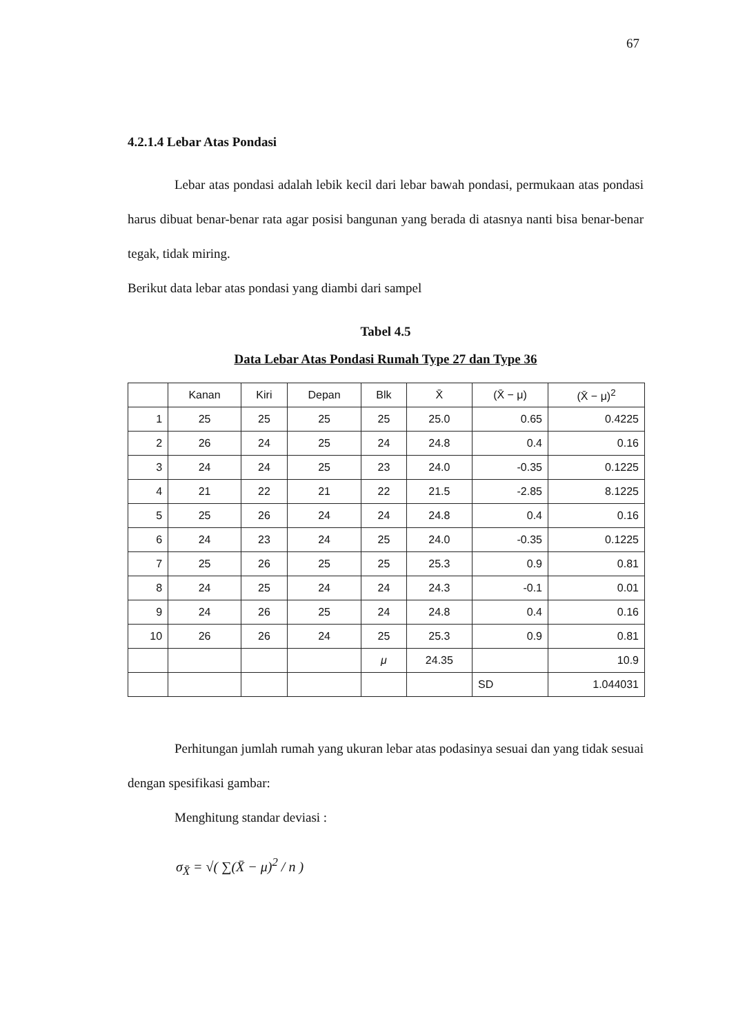67
4.2.1.4 Lebar Atas Pondasi
Lebar atas pondasi adalah lebik kecil dari lebar bawah pondasi, permukaan atas pondasi harus dibuat benar-benar rata agar posisi bangunan yang berada di atasnya nanti bisa benar-benar tegak, tidak miring.
Berikut data lebar atas pondasi yang diambi dari sampel
Tabel 4.5
Data Lebar Atas Pondasi Rumah Type 27 dan Type 36
| | Kanan | Kiri | Depan | Blk | X̄ | (X̄ − μ) | (X̄ − μ)<sup>2</sup> |
| --- | --- | --- | --- | --- | --- | --- | --- |
| 1 | 25 | 25 | 25 | 25 | 25.0 | 0.65 | 0.4225 |
| 2 | 26 | 24 | 25 | 24 | 24.8 | 0.4 | 0.16 |
| 3 | 24 | 24 | 25 | 23 | 24.0 | -0.35 | 0.1225 |
| 4 | 21 | 22 | 21 | 22 | 21.5 | -2.85 | 8.1225 |
| 5 | 25 | 26 | 24 | 24 | 24.8 | 0.4 | 0.16 |
| 6 | 24 | 23 | 24 | 25 | 24.0 | -0.35 | 0.1225 |
| 7 | 25 | 26 | 25 | 25 | 25.3 | 0.9 | 0.81 |
| 8 | 24 | 25 | 24 | 24 | 24.3 | -0.1 | 0.01 |
| 9 | 24 | 26 | 25 | 24 | 24.8 | 0.4 | 0.16 |
| 10 | 26 | 26 | 24 | 25 | 25.3 | 0.9 | 0.81 |
| | | | | μ | 24.35 | | 10.9 |
| | | | | | | SD | 1.044031 |
Perhitungan jumlah rumah yang ukuran lebar atas podasinya sesuai dan yang tidak sesuai dengan spesifikasi gambar:
Menghitung standar deviasi :
σ<sub>X̄</sub> = √( ∑(X̄ − μ)<sup>2</sup> / n )